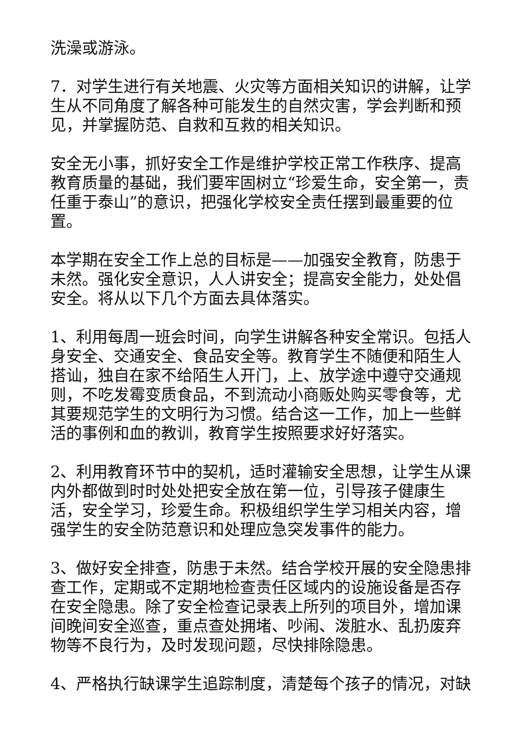洗澡或游泳。
7．对学生进行有关地震、火灾等方面相关知识的讲解，让学生从不同角度了解各种可能发生的自然灾害，学会判断和预见，并掌握防范、自救和互救的相关知识。
安全无小事，抓好安全工作是维护学校正常工作秩序、提高教育质量的基础，我们要牢固树立“珍爱生命，安全第一，责任重于泰山”的意识，把强化学校安全责任摆到最重要的位置。
本学期在安全工作上总的目标是——加强安全教育，防患于未然。强化安全意识，人人讲安全；提高安全能力，处处倡安全。将从以下几个方面去具体落实。
1、利用每周一班会时间，向学生讲解各种安全常识。包括人身安全、交通安全、食品安全等。教育学生不随便和陌生人搭讪，独自在家不给陌生人开门，上、放学途中遵守交通规则，不吃发霉变质食品，不到流动小商贩处购买零食等，尤其要规范学生的文明行为习惯。结合这一工作，加上一些鲜活的事例和血的教训，教育学生按照要求好好落实。
2、利用教育环节中的契机，适时灌输安全思想，让学生从课内外都做到时时处处把安全放在第一位，引导孩子健康生活，安全学习，珍爱生命。积极组织学生学习相关内容，增强学生的安全防范意识和处理应急突发事件的能力。
3、做好安全排查，防患于未然。结合学校开展的安全隐患排查工作，定期或不定期地检查责任区域内的设施设备是否存在安全隐患。除了安全检查记录表上所列的项目外，增加课间晚间安全巡查，重点查处拥堵、吵闹、泼脏水、乱扔废弃物等不良行为，及时发现问题，尽快排除隐患。
4、严格执行缺课学生追踪制度，清楚每个孩子的情况，对缺